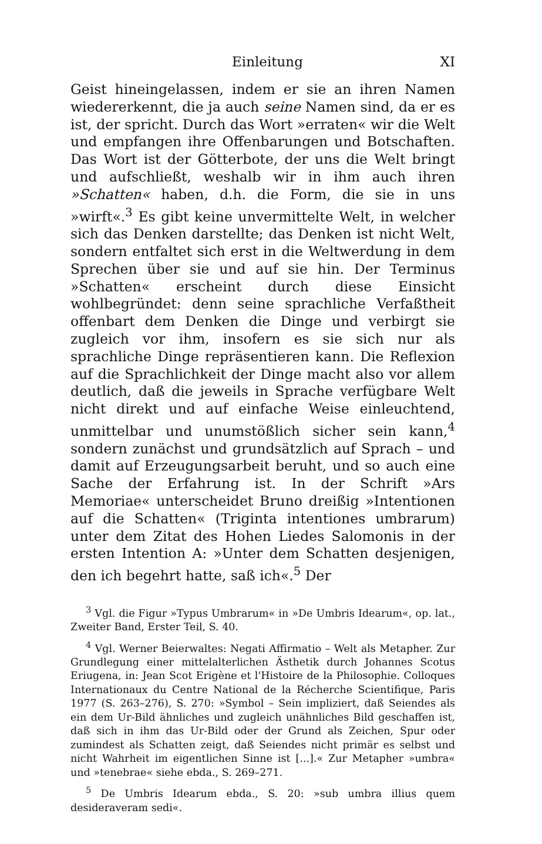Einleitung XI
Geist hineingelassen, indem er sie an ihren Namen wiedererkennt, die ja auch seine Namen sind, da er es ist, der spricht. Durch das Wort »erraten« wir die Welt und empfangen ihre Offenbarungen und Botschaften. Das Wort ist der Götterbote, der uns die Welt bringt und aufschließt, weshalb wir in ihm auch ihren »Schatten« haben, d.h. die Form, die sie in uns »wirft«.<sup>3</sup> Es gibt keine unvermittelte Welt, in welcher sich das Denken darstellte; das Denken ist nicht Welt, sondern entfaltet sich erst in die Weltwerdung in dem Sprechen über sie und auf sie hin. Der Terminus »Schatten« erscheint durch diese Einsicht wohlbegründet: denn seine sprachliche Verfaßtheit offenbart dem Denken die Dinge und verbirgt sie zugleich vor ihm, insofern es sie sich nur als sprachliche Dinge repräsentieren kann. Die Reflexion auf die Sprachlichkeit der Dinge macht also vor allem deutlich, daß die jeweils in Sprache verfügbare Welt nicht direkt und auf einfache Weise einleuchtend, unmittelbar und unumstößlich sicher sein kann,<sup>4</sup> sondern zunächst und grundsätzlich auf Sprach – und damit auf Erzeugungsarbeit beruht, und so auch eine Sache der Erfahrung ist. In der Schrift »Ars Memoriae« unterscheidet Bruno dreißig »Intentionen auf die Schatten« (Triginta intentiones umbrarum) unter dem Zitat des Hohen Liedes Salomonis in der ersten Intention A: »Unter dem Schatten desjenigen, den ich begehrt hatte, saß ich«.<sup>5</sup> Der
<sup>3</sup> Vgl. die Figur »Typus Umbrarum« in »De Umbris Idearum«, op. lat., Zweiter Band, Erster Teil, S. 40.
<sup>4</sup> Vgl. Werner Beierwaltes: Negati Affirmatio – Welt als Metapher. Zur Grundlegung einer mittelalterlichen Ästhetik durch Johannes Scotus Eriugena, in: Jean Scot Erigène et l'Histoire de la Philosophie. Colloques Internationaux du Centre National de la Récherche Scientifique, Paris 1977 (S. 263–276), S. 270: »Symbol – Sein impliziert, daß Seiendes als ein dem Ur-Bild ähnliches und zugleich unähnliches Bild geschaffen ist, daß sich in ihm das Ur-Bild oder der Grund als Zeichen, Spur oder zumindest als Schatten zeigt, daß Seiendes nicht primär es selbst und nicht Wahrheit im eigentlichen Sinne ist [...].« Zur Metapher »umbra« und »tenebrae« siehe ebda., S. 269–271.
<sup>5</sup> De Umbris Idearum ebda., S. 20: »sub umbra illius quem desideraveram sedi«.